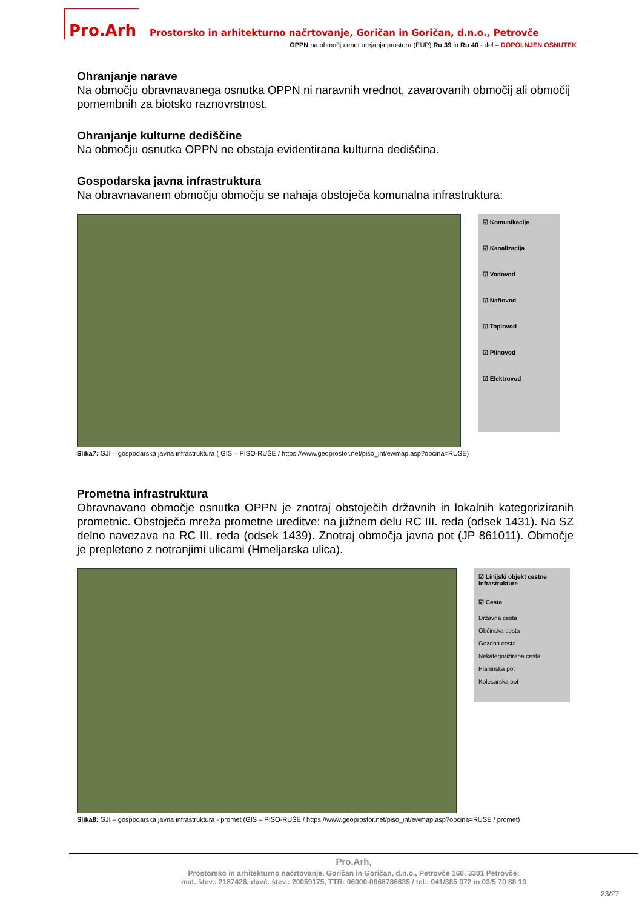Pro.Arh Prostorsko in arhitekturno načrtovanje, Goričan in Goričan, d.n.o., Petrovče
OPPN na območju enot urejanja prostora (EUP) Ru 39 in Ru 40 - del – DOPOLNJEN OSNUTEK
Ohranjanje narave
Na območju obravnavanega osnutka OPPN ni naravnih vrednot, zavarovanih območij ali območij pomembnih za biotsko raznovrstnost.
Ohranjanje kulturne dediščine
Na območju osnutka OPPN ne obstaja evidentirana kulturna dediščina.
Gospodarska javna infrastruktura
Na obravnavanem območju območju se nahaja obstoječa komunalna infrastruktura:
☑ Komunikacije
☑ Kanalizacija
☑ Vodovod
☑ Naftovod
☑ Toplovod
☑ Plinovod
☑ Elektrovod
Slika7: GJI – gospodarska javna infrastruktura ( GIS – PISO-RUŠE / https://www.geoprostor.net/piso_int/ewmap.asp?obcina=RUSE)
Prometna infrastruktura
Obravnavano območje osnutka OPPN je znotraj obstoječih državnih in lokalnih kategoriziranih prometnic. Obstoječa mreža prometne ureditve: na južnem delu RC III. reda (odsek 1431). Na SZ delno navezava na RC III. reda (odsek 1439). Znotraj območja javna pot (JP 861011). Območje je prepleteno z notranjimi ulicami (Hmeljarska ulica).
☑ Linijski objekt cestne infrastrukture
☑ Cesta
Državna cesta
Občinska cesta
Gozdna cesta
Nekategorizirana cesta
Planinska pot
Kolesarska pot
Slika8: GJI – gospodarska javna infrastruktura - promet (GIS – PISO-RUŠE / https://www.geoprostor.net/piso_int/ewmap.asp?obcina=RUSE / promet)
Pro.Arh,
Prostorsko in arhitekturno načrtovanje, Goričan in Goričan, d.n.o., Petrovče 160, 3301 Petrovče;
mat. štev.: 2187426, davč. štev.: 20059175, TTR: 06000-0968786635 / tel.: 041/385 072 in 03/5 70 88 10
23/27